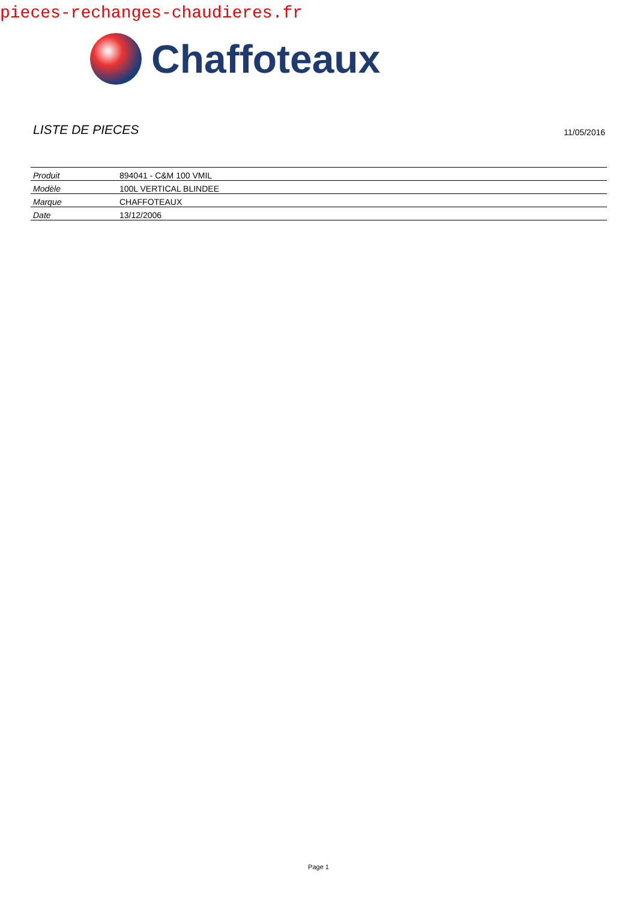pieces-rechanges-chaudieres.fr
Chaffoteaux
LISTE DE PIECES
11/05/2016
| Produit | 894041 - C&M 100 VMIL |
| Modèle | 100L VERTICAL BLINDEE |
| Marque | CHAFFOTEAUX |
| Date | 13/12/2006 |
Page 1